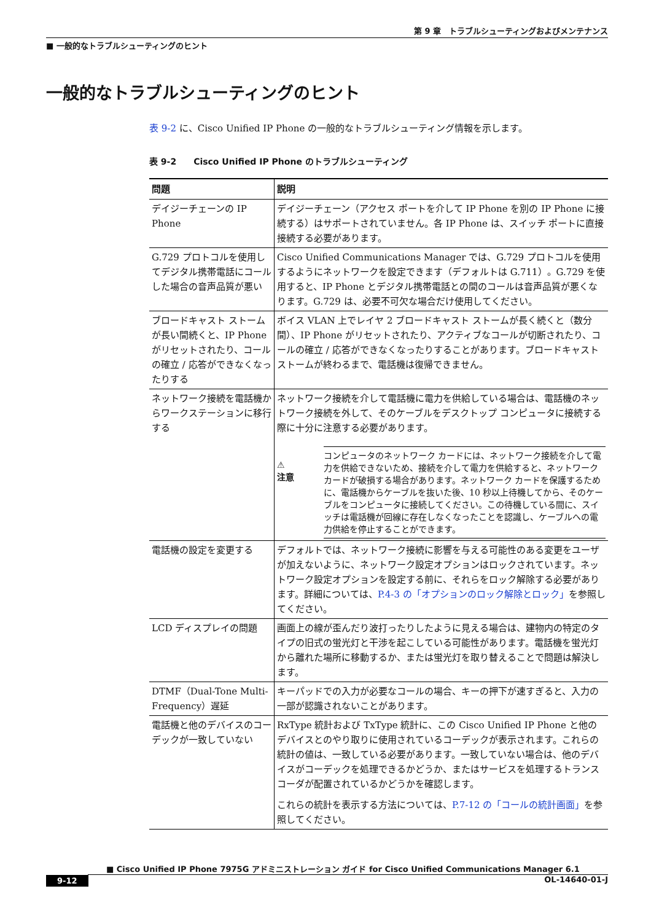第 9 章　トラブルシューティングおよびメンテナンス
■ 一般的なトラブルシューティングのヒント
一般的なトラブルシューティングのヒント
表 9-2 に、Cisco Unified IP Phone の一般的なトラブルシューティング情報を示します。
表 9-2　　Cisco Unified IP Phone のトラブルシューティング
| 問題 | 説明 |
| --- | --- |
| デイジーチェーンの IP Phone | デイジーチェーン（アクセス ポートを介して IP Phone を別の IP Phone に接続する）はサポートされていません。各 IP Phone は、スイッチ ポートに直接接続する必要があります。 |
| G.729 プロトコルを使用してデジタル携帯電話にコールした場合の音声品質が悪い | Cisco Unified Communications Manager では、G.729 プロトコルを使用するようにネットワークを設定できます（デフォルトは G.711）。G.729 を使用すると、IP Phone とデジタル携帯電話との間のコールは音声品質が悪くなります。G.729 は、必要不可欠な場合だけ使用してください。 |
| ブロードキャスト ストームが長い間続くと、IP Phone がリセットされたり、コールの確立 / 応答ができなくなったりする | ボイス VLAN 上でレイヤ 2 ブロードキャスト ストームが長く続くと（数分間）、IP Phone がリセットされたり、アクティブなコールが切断されたり、コールの確立 / 応答ができなくなったりすることがあります。ブロードキャスト ストームが終わるまで、電話機は復帰できません。 |
| ネットワーク接続を電話機からワークステーションに移行する | ネットワーク接続を介して電話機に電力を供給している場合は、電話機のネットワーク接続を外して、そのケーブルをデスクトップ コンピュータに接続する際に十分に注意する必要があります。 ⚠ 注意 コンピュータのネットワーク カードには、ネットワーク接続を介して電力を供給できないため、接続を介して電力を供給すると、ネットワーク カードが破損する場合があります。ネットワーク カードを保護するために、電話機からケーブルを抜いた後、10 秒以上待機してから、そのケーブルをコンピュータに接続してください。この待機している間に、スイッチは電話機が回線に存在しなくなったことを認識し、ケーブルへの電力供給を停止することができます。 |
| 電話機の設定を変更する | デフォルトでは、ネットワーク接続に影響を与える可能性のある変更をユーザが加えないように、ネットワーク設定オプションはロックされています。ネットワーク設定オプションを設定する前に、それらをロック解除する必要があります。詳細については、 P.4-3 の「オプションのロック解除とロック」 を参照してください。 |
| LCD ディスプレイの問題 | 画面上の線が歪んだり波打ったりしたように見える場合は、建物内の特定のタイプの旧式の蛍光灯と干渉を起こしている可能性があります。電話機を蛍光灯から離れた場所に移動するか、または蛍光灯を取り替えることで問題は解決します。 |
| DTMF（Dual-Tone Multi-Frequency）遅延 | キーパッドでの入力が必要なコールの場合、キーの押下が速すぎると、入力の一部が認識されないことがあります。 |
| 電話機と他のデバイスのコーデックが一致していない | RxType 統計および TxType 統計に、この Cisco Unified IP Phone と他のデバイスとのやり取りに使用されているコーデックが表示されます。これらの統計の値は、一致している必要があります。一致していない場合は、他のデバイスがコーデックを処理できるかどうか、またはサービスを処理するトランスコーダが配置されているかどうかを確認します。 これらの統計を表示する方法については、 P.7-12 の「コールの統計画面」 を参照してください。 |
■ Cisco Unified IP Phone 7975G アドミニストレーション ガイド for Cisco Unified Communications Manager 6.1
9-12 OL-14640-01-J